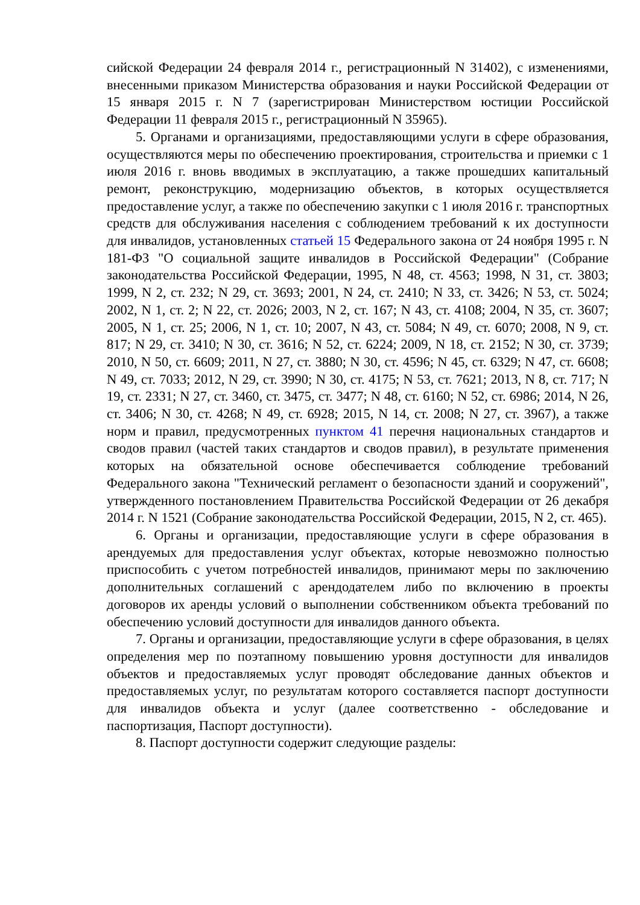сийской Федерации 24 февраля 2014 г., регистрационный N 31402), с изменениями, внесенными приказом Министерства образования и науки Российской Федерации от 15 января 2015 г. N 7 (зарегистрирован Министерством юстиции Российской Федерации 11 февраля 2015 г., регистрационный N 35965).
5. Органами и организациями, предоставляющими услуги в сфере образования, осуществляются меры по обеспечению проектирования, строительства и приемки с 1 июля 2016 г. вновь вводимых в эксплуатацию, а также прошедших капитальный ремонт, реконструкцию, модернизацию объектов, в которых осуществляется предоставление услуг, а также по обеспечению закупки с 1 июля 2016 г. транспортных средств для обслуживания населения с соблюдением требований к их доступности для инвалидов, установленных статьей 15 Федерального закона от 24 ноября 1995 г. N 181-ФЗ "О социальной защите инвалидов в Российской Федерации" (Собрание законодательства Российской Федерации, 1995, N 48, ст. 4563; 1998, N 31, ст. 3803; 1999, N 2, ст. 232; N 29, ст. 3693; 2001, N 24, ст. 2410; N 33, ст. 3426; N 53, ст. 5024; 2002, N 1, ст. 2; N 22, ст. 2026; 2003, N 2, ст. 167; N 43, ст. 4108; 2004, N 35, ст. 3607; 2005, N 1, ст. 25; 2006, N 1, ст. 10; 2007, N 43, ст. 5084; N 49, ст. 6070; 2008, N 9, ст. 817; N 29, ст. 3410; N 30, ст. 3616; N 52, ст. 6224; 2009, N 18, ст. 2152; N 30, ст. 3739; 2010, N 50, ст. 6609; 2011, N 27, ст. 3880; N 30, ст. 4596; N 45, ст. 6329; N 47, ст. 6608; N 49, ст. 7033; 2012, N 29, ст. 3990; N 30, ст. 4175; N 53, ст. 7621; 2013, N 8, ст. 717; N 19, ст. 2331; N 27, ст. 3460, ст. 3475, ст. 3477; N 48, ст. 6160; N 52, ст. 6986; 2014, N 26, ст. 3406; N 30, ст. 4268; N 49, ст. 6928; 2015, N 14, ст. 2008; N 27, ст. 3967), а также норм и правил, предусмотренных пунктом 41 перечня национальных стандартов и сводов правил (частей таких стандартов и сводов правил), в результате применения которых на обязательной основе обеспечивается соблюдение требований Федерального закона "Технический регламент о безопасности зданий и сооружений", утвержденного постановлением Правительства Российской Федерации от 26 декабря 2014 г. N 1521 (Собрание законодательства Российской Федерации, 2015, N 2, ст. 465).
6. Органы и организации, предоставляющие услуги в сфере образования в арендуемых для предоставления услуг объектах, которые невозможно полностью приспособить с учетом потребностей инвалидов, принимают меры по заключению дополнительных соглашений с арендодателем либо по включению в проекты договоров их аренды условий о выполнении собственником объекта требований по обеспечению условий доступности для инвалидов данного объекта.
7. Органы и организации, предоставляющие услуги в сфере образования, в целях определения мер по поэтапному повышению уровня доступности для инвалидов объектов и предоставляемых услуг проводят обследование данных объектов и предоставляемых услуг, по результатам которого составляется паспорт доступности для инвалидов объекта и услуг (далее соответственно - обследование и паспортизация, Паспорт доступности).
8. Паспорт доступности содержит следующие разделы: